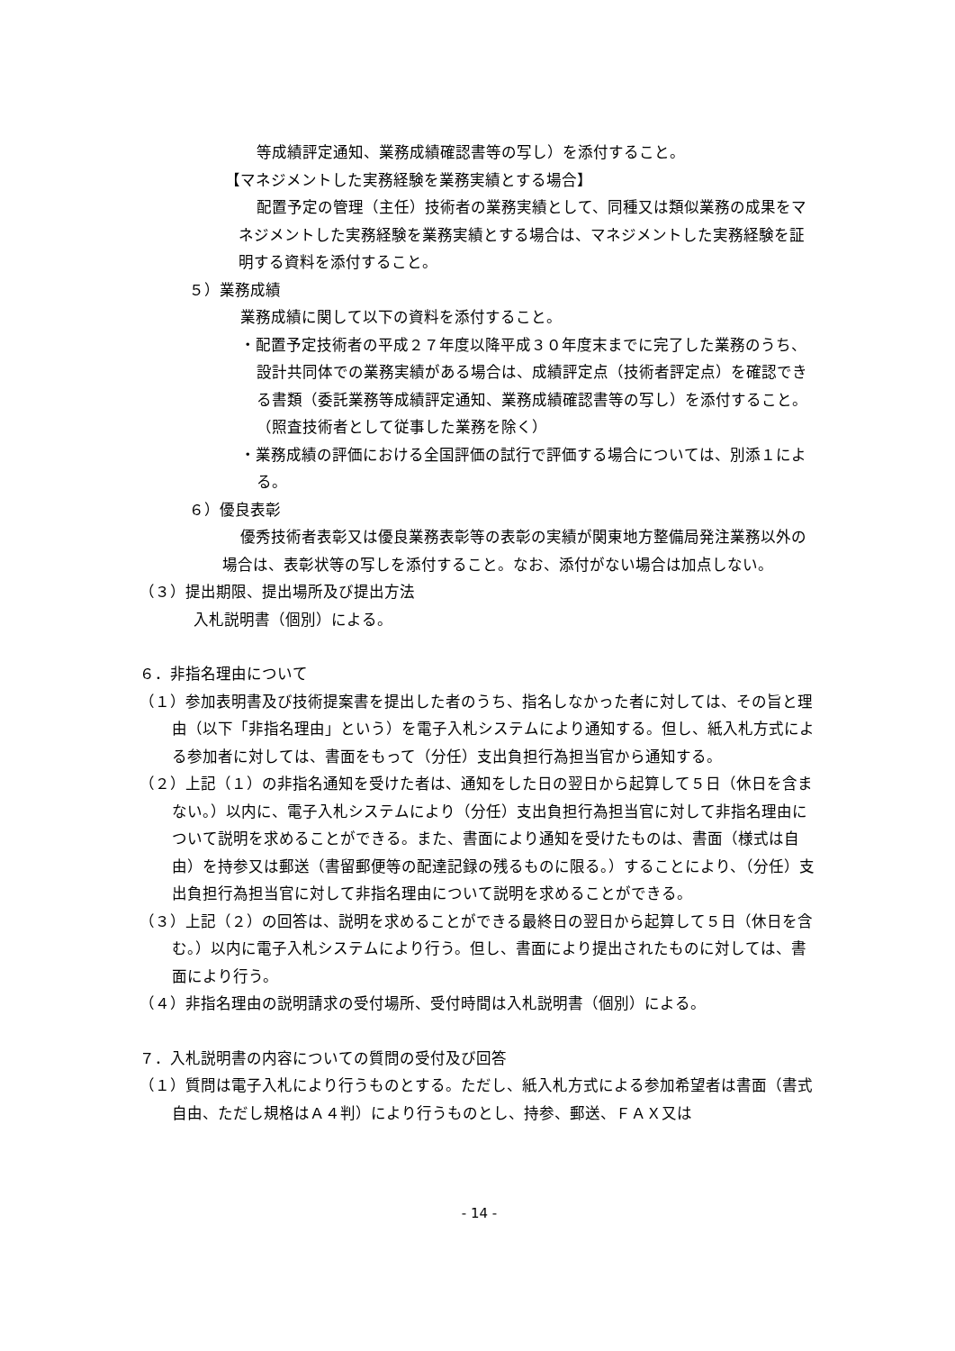等成績評定通知、業務成績確認書等の写し）を添付すること。
【マネジメントした実務経験を業務実績とする場合】
配置予定の管理（主任）技術者の業務実績として、同種又は類似業務の成果をマネジメントした実務経験を業務実績とする場合は、マネジメントした実務経験を証明する資料を添付すること。
５）業務成績
業務成績に関して以下の資料を添付すること。
・配置予定技術者の平成２７年度以降平成３０年度末までに完了した業務のうち、設計共同体での業務実績がある場合は、成績評定点（技術者評定点）を確認できる書類（委託業務等成績評定通知、業務成績確認書等の写し）を添付すること。（照査技術者として従事した業務を除く）
・業務成績の評価における全国評価の試行で評価する場合については、別添１による。
６）優良表彰
優秀技術者表彰又は優良業務表彰等の表彰の実績が関東地方整備局発注業務以外の場合は、表彰状等の写しを添付すること。なお、添付がない場合は加点しない。
（３）提出期限、提出場所及び提出方法
入札説明書（個別）による。
６．非指名理由について
（１）参加表明書及び技術提案書を提出した者のうち、指名しなかった者に対しては、その旨と理由（以下「非指名理由」という）を電子入札システムにより通知する。但し、紙入札方式による参加者に対しては、書面をもって（分任）支出負担行為担当官から通知する。
（２）上記（１）の非指名通知を受けた者は、通知をした日の翌日から起算して５日（休日を含まない。）以内に、電子入札システムにより（分任）支出負担行為担当官に対して非指名理由について説明を求めることができる。また、書面により通知を受けたものは、書面（様式は自由）を持参又は郵送（書留郵便等の配達記録の残るものに限る。）することにより、（分任）支出負担行為担当官に対して非指名理由について説明を求めることができる。
（３）上記（２）の回答は、説明を求めることができる最終日の翌日から起算して５日（休日を含む。）以内に電子入札システムにより行う。但し、書面により提出されたものに対しては、書面により行う。
（４）非指名理由の説明請求の受付場所、受付時間は入札説明書（個別）による。
７．入札説明書の内容についての質問の受付及び回答
（１）質問は電子入札により行うものとする。ただし、紙入札方式による参加希望者は書面（書式自由、ただし規格はＡ４判）により行うものとし、持参、郵送、ＦＡＸ又は
- 14 -